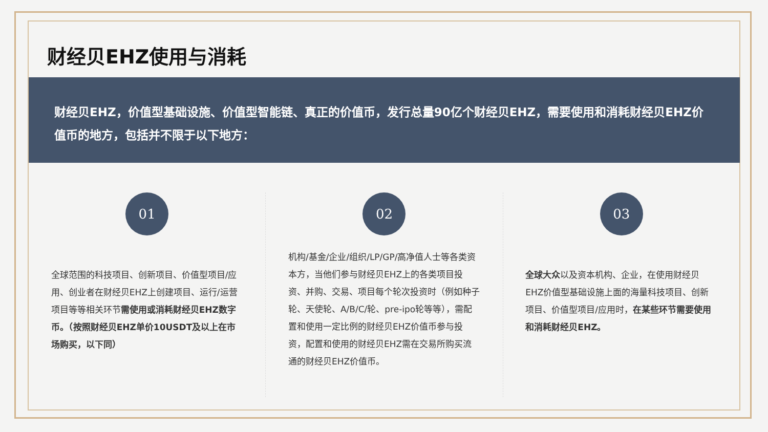财经贝EHZ使用与消耗
财经贝EHZ，价值型基础设施、价值型智能链、真正的价值币，发行总量90亿个财经贝EHZ，需要使用和消耗财经贝EHZ价值币的地方，包括并不限于以下地方：
01
全球范围的科技项目、创新项目、价值型项目/应用、创业者在财经贝EHZ上创建项目、运行/运营项目等等相关环节需使用或消耗财经贝EHZ数字币。（按照财经贝EHZ单价10USDT及以上在市场购买，以下同）
02
机构/基金/企业/组织/LP/GP/高净值人士等各类资本方，当他们参与财经贝EHZ上的各类项目投资、并购、交易、项目每个轮次投资时（例如种子轮、天使轮、A/B/C/轮、pre-ipo轮等等），需配置和使用一定比例的财经贝EHZ价值币参与投资，配置和使用的财经贝EHZ需在交易所购买流通的财经贝EHZ价值币。
03
全球大众以及资本机构、企业，在使用财经贝EHZ价值型基础设施上面的海量科技项目、创新项目、价值型项目/应用时，在某些环节需要使用和消耗财经贝EHZ。